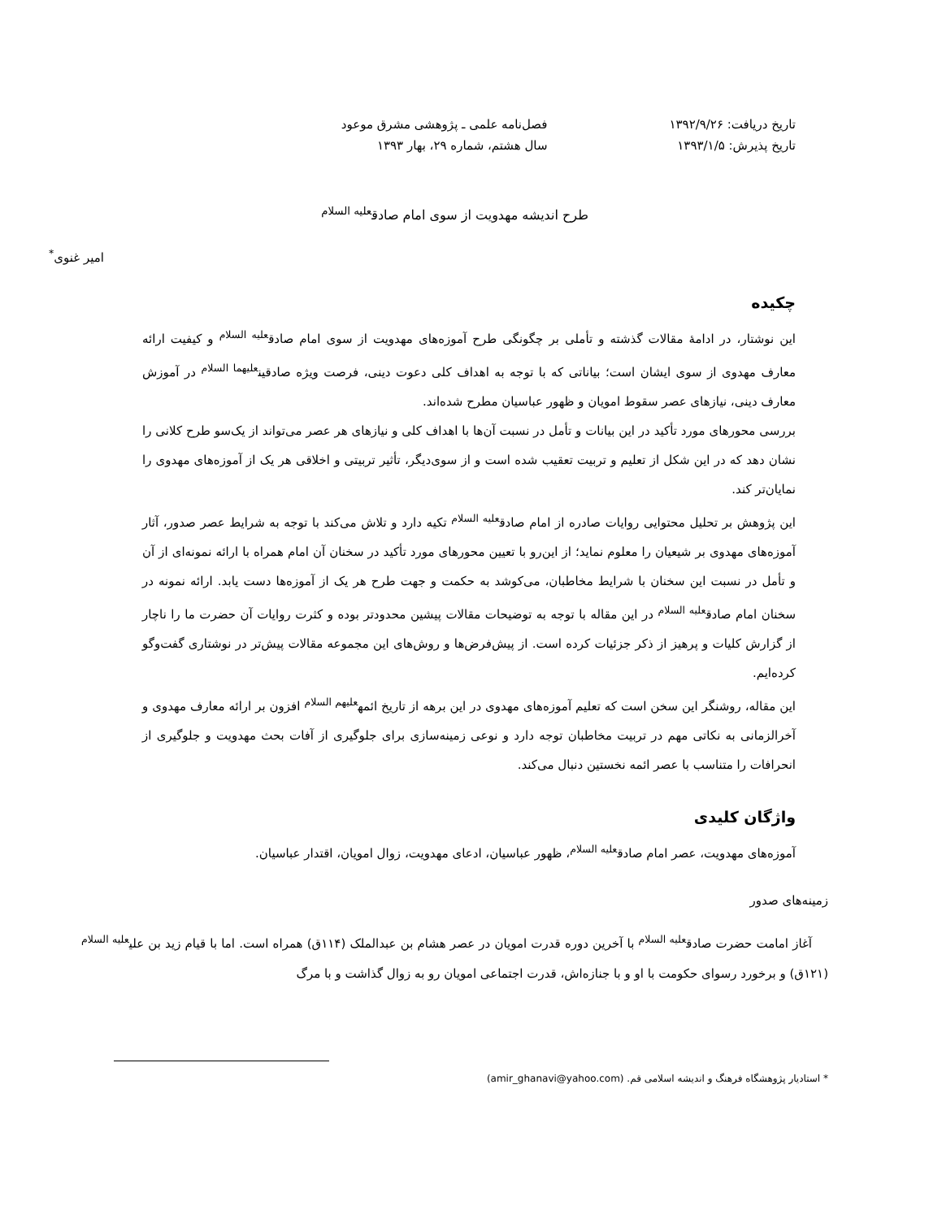تاریخ دریافت: ۱۳۹۲/۹/۲۶
تاریخ پذیرش: ۱۳۹۳/۱/۵
فصل‌نامه علمی ـ پژوهشی مشرق موعود
سال هشتم، شماره ۲۹، بهار ۱۳۹۳
طرح اندیشه مهدویت از سوی امام صادق<sup>علیه السلام</sup>
امیر غنوی<sup>*</sup>
چکیده
این نوشتار، در ادامۀ مقالات گذشته و تأملی بر چگونگی طرح آموزه‌های مهدویت از سوی امام صادق<sup>علیه السلام</sup> و کیفیت ارائه معارف مهدوی از سوی ایشان است؛ بیاناتی که با توجه به اهداف کلی دعوت دینی، فرصت ویژه صادقین<sup>علیهما السلام</sup> در آموزش معارف دینی، نیازهای عصر سقوط امویان و ظهور عباسیان مطرح شده‌اند.
بررسی محورهای مورد تأکید در این بیانات و تأمل در نسبت آن‌ها با اهداف کلی و نیازهای هر عصر می‌تواند از یک‌سو طرح کلانی را نشان دهد که در این شکل از تعلیم و تربیت تعقیب شده است و از سوی‌دیگر، تأثیر تربیتی و اخلاقی هر یک از آموزه‌های مهدوی را نمایان‌تر کند.
این پژوهش بر تحلیل محتوایی روایات صادره از امام صادق<sup>علیه السلام</sup> تکیه دارد و تلاش می‌کند با توجه به شرایط عصر صدور، آثار آموزه‌های مهدوی بر شیعیان را معلوم نماید؛ از این‌رو با تعیین محورهای مورد تأکید در سخنان آن امام همراه با ارائه نمونه‌ای از آن و تأمل در نسبت این سخنان با شرایط مخاطبان، می‌کوشد به حکمت و جهت طرح هر یک از آموزه‌ها دست یابد. ارائه نمونه در سخنان امام صادق<sup>علیه السلام</sup> در این مقاله با توجه به توضیحات مقالات پیشین محدودتر بوده و کثرت روایات آن حضرت ما را ناچار از گزارش کلیات و پرهیز از ذکر جزئیات کرده است. از پیش‌فرض‌ها و روش‌های این مجموعه مقالات پیش‌تر در نوشتاری گفت‌وگو کرده‌ایم.
این مقاله، روشنگر این سخن است که تعلیم آموزه‌های مهدوی در این برهه از تاریخ ائمه<sup>علیهم السلام</sup> افزون بر ارائه معارف مهدوی و آخرالزمانی به نکاتی مهم در تربیت مخاطبان توجه دارد و نوعی زمینه‌سازی برای جلوگیری از آفات بحث مهدویت و جلوگیری از انحرافات را متناسب با عصر ائمه نخستین دنبال می‌کند.
واژگان کلیدی
آموزه‌های مهدویت، عصر امام صادق<sup>علیه السلام</sup>، ظهور عباسیان، ادعای مهدویت، زوال امویان، اقتدار عباسیان.
زمینه‌های صدور
آغاز امامت حضرت صادق<sup>علیه السلام</sup> با آخرین دوره قدرت امویان در عصر هشام بن عبدالملک (۱۱۴ق) همراه است. اما با قیام زید بن علی<sup>علیه السلام</sup> (۱۲۱ق) و برخورد رسوای حکومت با او و با جنازه‌اش، قدرت اجتماعی امویان رو به زوال گذاشت و با مرگ
* استادیار پژوهشگاه فرهنگ و اندیشه اسلامی قم. (amir_ghanavi@yahoo.com)